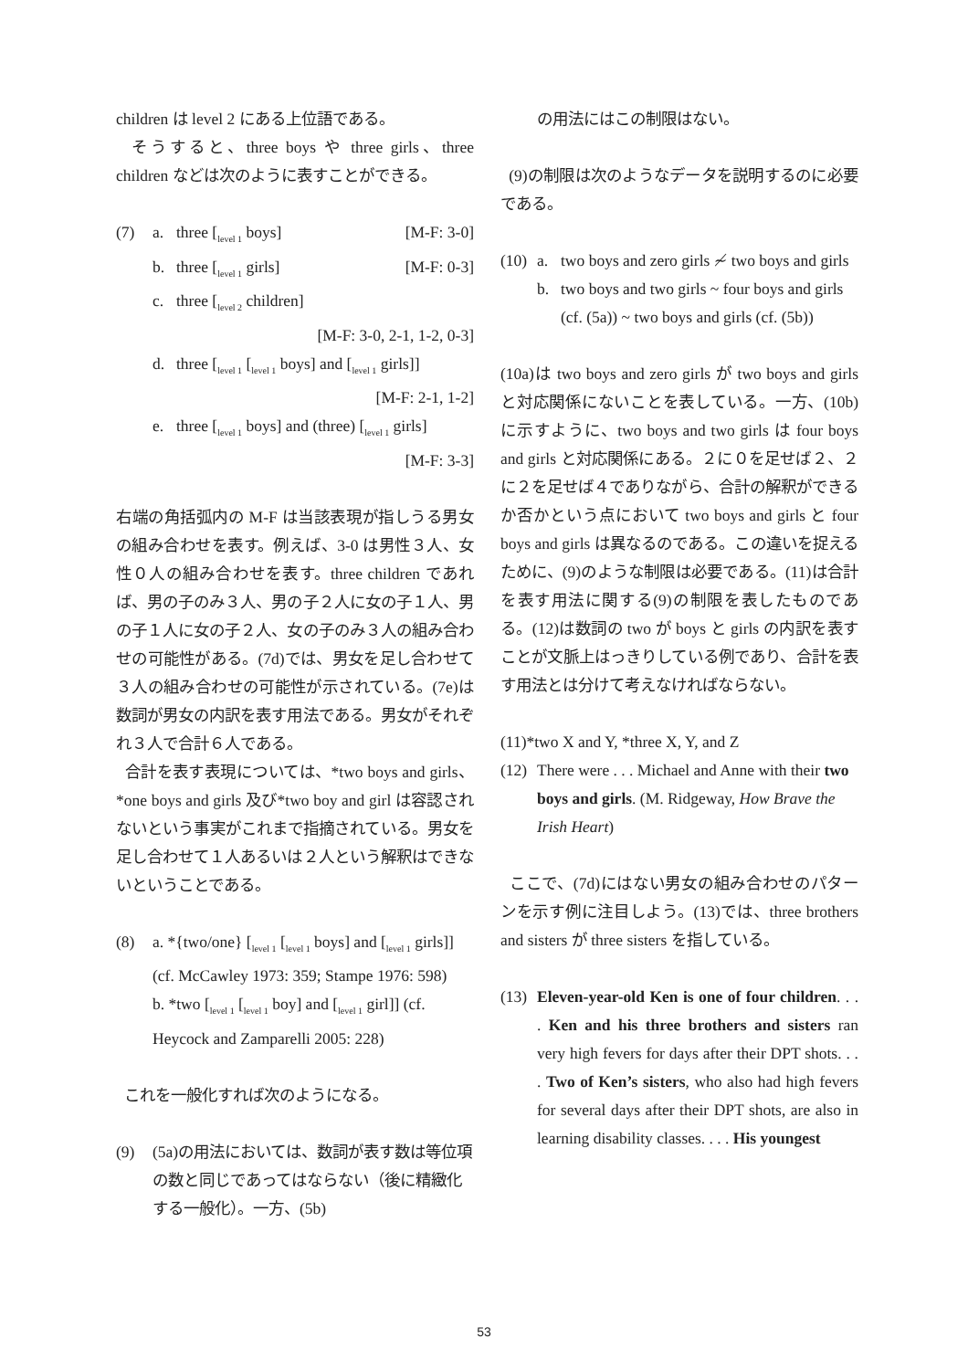children は level 2 にある上位語である。
そうすると、three boys や three girls、three children などは次のように表すことができる。
(7) a. three [<sub>level 1</sub> boys] [M-F: 3-0]
b. three [<sub>level 1</sub> girls] [M-F: 0-3]
c. three [<sub>level 2</sub> children]
[M-F: 3-0, 2-1, 1-2, 0-3]
d. three [<sub>level 1</sub> [<sub>level 1</sub> boys] and [<sub>level 1</sub> girls]]
[M-F: 2-1, 1-2]
e. three [<sub>level 1</sub> boys] and (three) [<sub>level 1</sub> girls]
[M-F: 3-3]
右端の角括弧内の M-F は当該表現が指しうる男女の組み合わせを表す。例えば、3-0 は男性３人、女性０人の組み合わせを表す。three children であれば、男の子のみ３人、男の子２人に女の子１人、男の子１人に女の子２人、女の子のみ３人の組み合わせの可能性がある。(7d)では、男女を足し合わせて３人の組み合わせの可能性が示されている。(7e)は数詞が男女の内訳を表す用法である。男女がそれぞれ３人で合計６人である。
合計を表す表現については、*two boys and girls、*one boys and girls 及び*two boy and girl は容認されないという事実がこれまで指摘されている。男女を足し合わせて１人あるいは２人という解釈はできないということである。
(8) a. *{two/one} [<sub>level 1</sub> [<sub>level 1</sub> boys] and [<sub>level 1</sub> girls]] (cf. McCawley 1973: 359; Stampe 1976: 598)
b. *two [<sub>level 1</sub> [<sub>level 1</sub> boy] and [<sub>level 1</sub> girl]] (cf. Heycock and Zamparelli 2005: 228)
これを一般化すれば次のようになる。
(9) (5a)の用法においては、数詞が表す数は等位項の数と同じであってはならない（後に精緻化する一般化）。一方、(5b)
の用法にはこの制限はない。
(9)の制限は次のようなデータを説明するのに必要である。
(10) a. two boys and zero girls ≁ two boys and girls
b. two boys and two girls ~ four boys and girls (cf. (5a)) ~ two boys and girls (cf. (5b))
(10a)は two boys and zero girls が two boys and girls と対応関係にないことを表している。一方、(10b)に示すように、two boys and two girls は four boys and girls と対応関係にある。２に０を足せば２、２に２を足せば４でありながら、合計の解釈ができるか否かという点において two boys and girls と four boys and girls は異なるのである。この違いを捉えるために、(9)のような制限は必要である。(11)は合計を表す用法に関する(9)の制限を表したものである。(12)は数詞の two が boys と girls の内訳を表すことが文脈上はっきりしている例であり、合計を表す用法とは分けて考えなければならない。
(11)*two X and Y, *three X, Y, and Z
(12) There were . . . Michael and Anne with their two boys and girls. (M. Ridgeway, How Brave the Irish Heart)
ここで、(7d)にはない男女の組み合わせのパターンを示す例に注目しよう。(13)では、three brothers and sisters が three sisters を指している。
(13)
Eleven-year-old Ken is one of four children. . . . Ken and his three brothers and sisters ran very high fevers for days after their DPT shots. . . . Two of Ken’s sisters, who also had high fevers for several days after their DPT shots, are also in learning disability classes. . . . His youngest
53